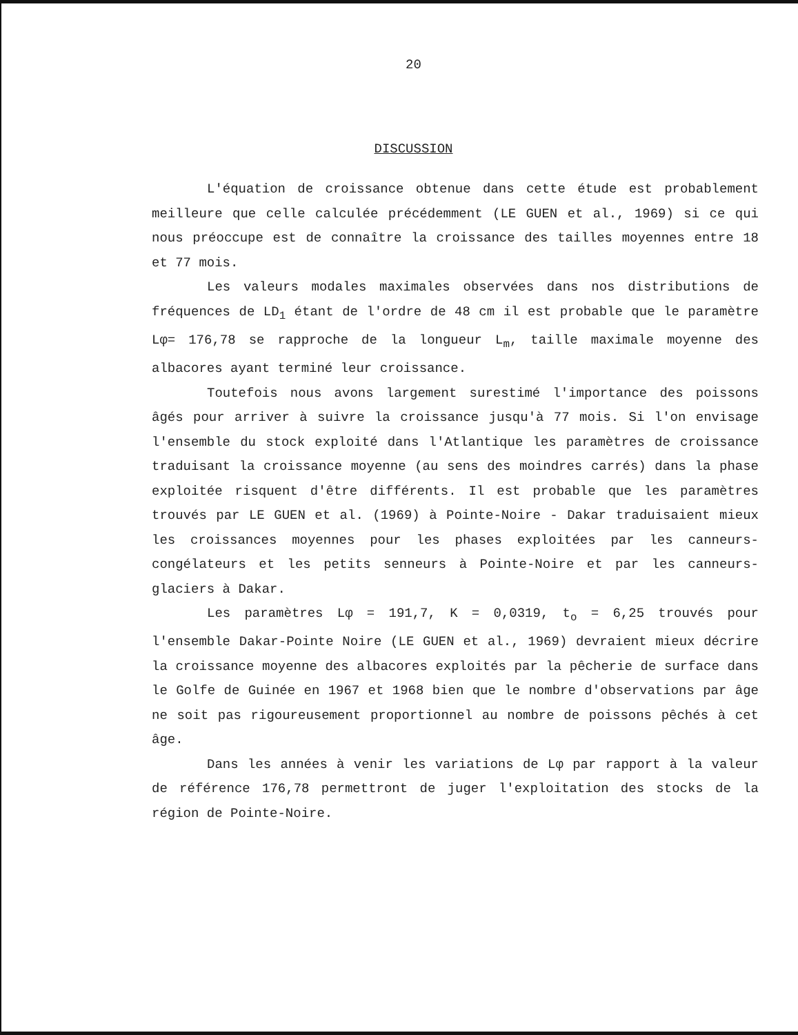20
DISCUSSION
L'équation de croissance obtenue dans cette étude est probablement meilleure que celle calculée précédemment (LE GUEN et al., 1969) si ce qui nous préoccupe est de connaître la croissance des tailles moyennes entre 18 et 77 mois.
Les valeurs modales maximales observées dans nos distributions de fréquences de LD<sub>1</sub> étant de l'ordre de 48 cm il est probable que le paramètre Lφ= 176,78 se rapproche de la longueur L<sub>m</sub>, taille maximale moyenne des albacores ayant terminé leur croissance.
Toutefois nous avons largement surestimé l'importance des poissons âgés pour arriver à suivre la croissance jusqu'à 77 mois. Si l'on envisage l'ensemble du stock exploité dans l'Atlantique les paramètres de croissance traduisant la croissance moyenne (au sens des moindres carrés) dans la phase exploitée risquent d'être différents. Il est probable que les paramètres trouvés par LE GUEN et al. (1969) à Pointe-Noire - Dakar traduisaient mieux les croissances moyennes pour les phases exploitées par les canneurs-congélateurs et les petits senneurs à Pointe-Noire et par les canneurs-glaciers à Dakar.
Les paramètres Lφ = 191,7, K = 0,0319, t<sub>o</sub> = 6,25 trouvés pour l'ensemble Dakar-Pointe Noire (LE GUEN et al., 1969) devraient mieux décrire la croissance moyenne des albacores exploités par la pêcherie de surface dans le Golfe de Guinée en 1967 et 1968 bien que le nombre d'observations par âge ne soit pas rigoureusement proportionnel au nombre de poissons pêchés à cet âge.
Dans les années à venir les variations de Lφ par rapport à la valeur de référence 176,78 permettront de juger l'exploitation des stocks de la région de Pointe-Noire.